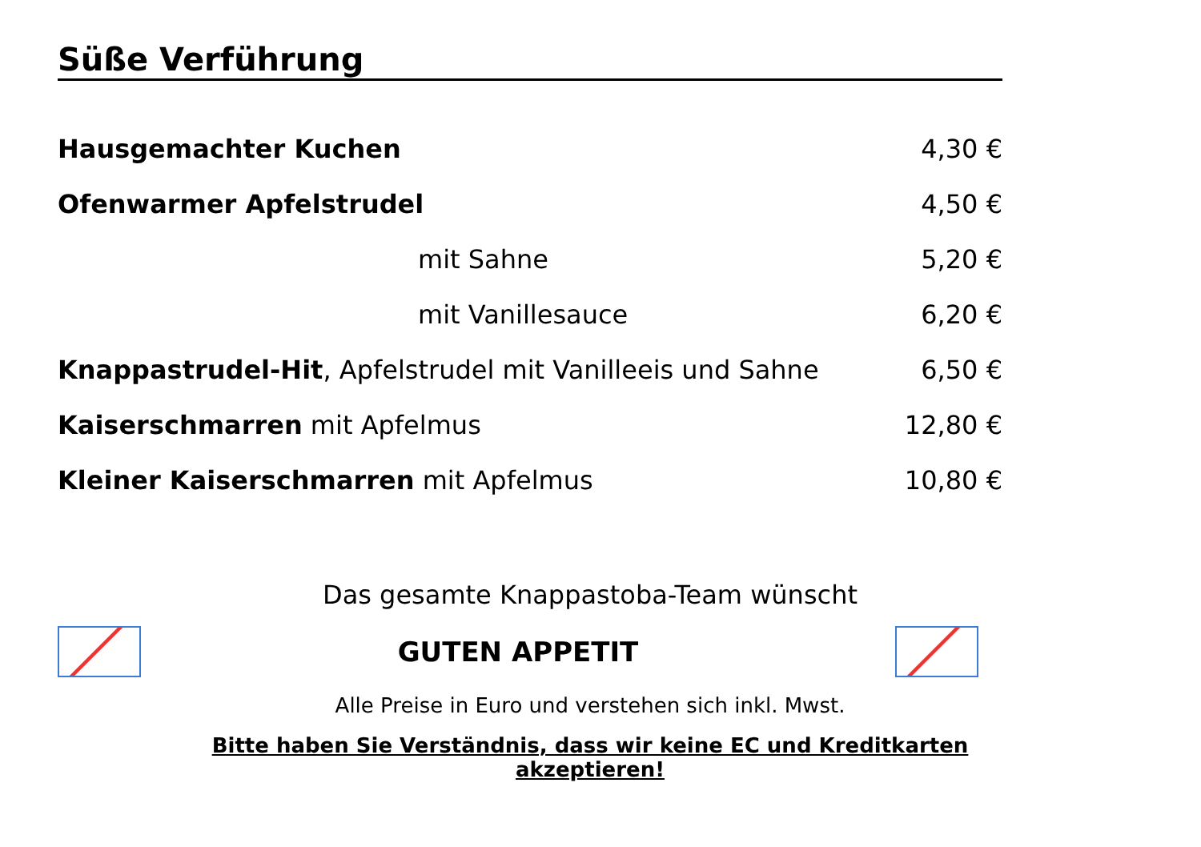Süße Verführung
| Hausgemachter Kuchen | 4,30 € |
| Ofenwarmer Apfelstrudel | 4,50 € |
| mit Sahne | 5,20 € |
| mit Vanillesauce | 6,20 € |
| Knappastrudel-Hit , Apfelstrudel mit Vanilleeis und Sahne | 6,50 € |
| Kaiserschmarren mit Apfelmus | 12,80 € |
| Kleiner Kaiserschmarren mit Apfelmus | 10,80 € |
Das gesamte Knappastoba-Team wünscht
GUTEN APPETIT
Alle Preise in Euro und verstehen sich inkl. Mwst.
Bitte haben Sie Verständnis, dass wir keine EC und Kreditkarten akzeptieren!